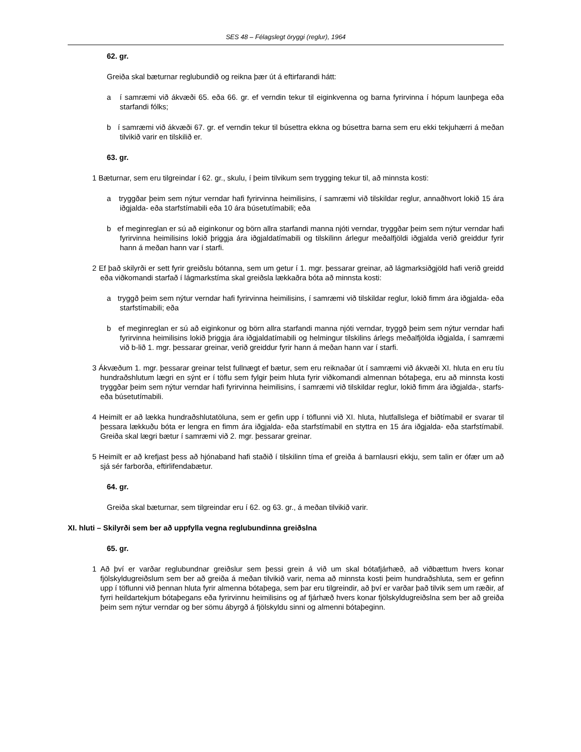SES 48 – Félagslegt öryggi (reglur), 1964
62. gr.
Greiða skal bæturnar reglubundið og reikna þær út á eftirfarandi hátt:
a í samræmi við ákvæði 65. eða 66. gr. ef verndin tekur til eiginkvenna og barna fyrirvinna í hópum launþega eða starfandi fólks;
b í samræmi við ákvæði 67. gr. ef verndin tekur til búsettra ekkna og búsettra barna sem eru ekki tekjuhærri á meðan tilvikið varir en tilskilið er.
63. gr.
1 Bæturnar, sem eru tilgreindar í 62. gr., skulu, í þeim tilvikum sem trygging tekur til, að minnsta kosti:
a tryggðar þeim sem nýtur verndar hafi fyrirvinna heimilisins, í samræmi við tilskildar reglur, annaðhvort lokið 15 ára iðgjalda- eða starfstímabili eða 10 ára búsetutímabili; eða
b ef meginreglan er sú að eiginkonur og börn allra starfandi manna njóti verndar, tryggðar þeim sem nýtur verndar hafi fyrirvinna heimilisins lokið þriggja ára iðgjaldatímabili og tilskilinn árlegur meðalfjöldi iðgjalda verið greiddur fyrir hann á meðan hann var í starfi.
2 Ef það skilyrði er sett fyrir greiðslu bótanna, sem um getur í 1. mgr. þessarar greinar, að lágmarksiðgjöld hafi verið greidd eða viðkomandi starfað í lágmarkstíma skal greiðsla lækkaðra bóta að minnsta kosti:
a tryggð þeim sem nýtur verndar hafi fyrirvinna heimilisins, í samræmi við tilskildar reglur, lokið fimm ára iðgjalda- eða starfstímabili; eða
b ef meginreglan er sú að eiginkonur og börn allra starfandi manna njóti verndar, tryggð þeim sem nýtur verndar hafi fyrirvinna heimilisins lokið þriggja ára iðgjaldatímabili og helmingur tilskilins árlegs meðalfjölda iðgjalda, í samræmi við b-lið 1. mgr. þessarar greinar, verið greiddur fyrir hann á meðan hann var í starfi.
3 Ákvæðum 1. mgr. þessarar greinar telst fullnægt ef bætur, sem eru reiknaðar út í samræmi við ákvæði XI. hluta en eru tíu hundraðshlutum lægri en sýnt er í töflu sem fylgir þeim hluta fyrir viðkomandi almennan bótaþega, eru að minnsta kosti tryggðar þeim sem nýtur verndar hafi fyrirvinna heimilisins, í samræmi við tilskildar reglur, lokið fimm ára iðgjalda-, starfs- eða búsetutímabili.
4 Heimilt er að lækka hundraðshlutatöluna, sem er gefin upp í töflunni við XI. hluta, hlutfallslega ef biðtímabil er svarar til þessara lækkuðu bóta er lengra en fimm ára iðgjalda- eða starfstímabil en styttra en 15 ára iðgjalda- eða starfstímabil. Greiða skal lægri bætur í samræmi við 2. mgr. þessarar greinar.
5 Heimilt er að krefjast þess að hjónaband hafi staðið í tilskilinn tíma ef greiða á barnlausri ekkju, sem talin er ófær um að sjá sér farborða, eftirlifendabætur.
64. gr.
Greiða skal bæturnar, sem tilgreindar eru í 62. og 63. gr., á meðan tilvikið varir.
XI. hluti – Skilyrði sem ber að uppfylla vegna reglubundinna greiðslna
65. gr.
1 Að því er varðar reglubundnar greiðslur sem þessi grein á við um skal bótafjárhæð, að viðbættum hvers konar fjölskyldugreiðslum sem ber að greiða á meðan tilvikið varir, nema að minnsta kosti þeim hundraðshluta, sem er gefinn upp í töflunni við þennan hluta fyrir almenna bótaþega, sem þar eru tilgreindir, að því er varðar það tilvik sem um ræðir, af fyrri heildartekjum bótaþegans eða fyrirvinnu heimilisins og af fjárhæð hvers konar fjölskyldugreiðslna sem ber að greiða þeim sem nýtur verndar og ber sömu ábyrgð á fjölskyldu sinni og almenni bótaþeginn.